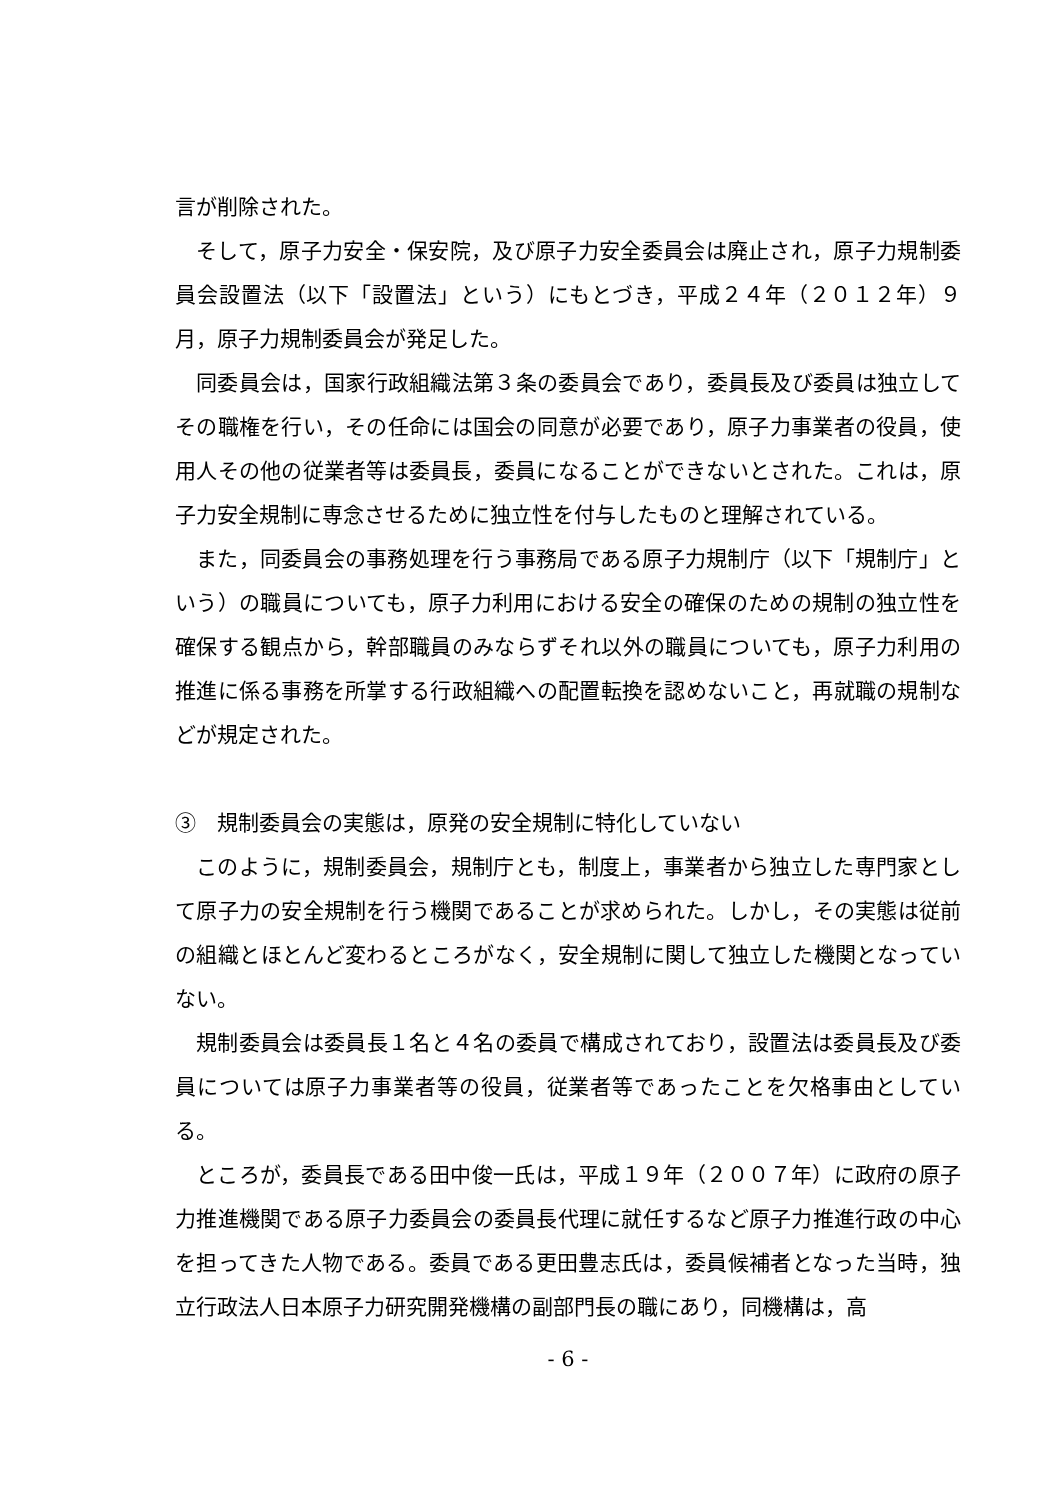言が削除された。
そして，原子力安全・保安院，及び原子力安全委員会は廃止され，原子力規制委員会設置法（以下「設置法」という）にもとづき，平成２４年（２０１２年）９月，原子力規制委員会が発足した。
同委員会は，国家行政組織法第３条の委員会であり，委員長及び委員は独立してその職権を行い，その任命には国会の同意が必要であり，原子力事業者の役員，使用人その他の従業者等は委員長，委員になることができないとされた。これは，原子力安全規制に専念させるために独立性を付与したものと理解されている。
また，同委員会の事務処理を行う事務局である原子力規制庁（以下「規制庁」という）の職員についても，原子力利用における安全の確保のための規制の独立性を確保する観点から，幹部職員のみならずそれ以外の職員についても，原子力利用の推進に係る事務を所掌する行政組織への配置転換を認めないこと，再就職の規制などが規定された。
③　規制委員会の実態は，原発の安全規制に特化していない
このように，規制委員会，規制庁とも，制度上，事業者から独立した専門家として原子力の安全規制を行う機関であることが求められた。しかし，その実態は従前の組織とほとんど変わるところがなく，安全規制に関して独立した機関となっていない。
規制委員会は委員長１名と４名の委員で構成されており，設置法は委員長及び委員については原子力事業者等の役員，従業者等であったことを欠格事由としている。
ところが，委員長である田中俊一氏は，平成１９年（２００７年）に政府の原子力推進機関である原子力委員会の委員長代理に就任するなど原子力推進行政の中心を担ってきた人物である。委員である更田豊志氏は，委員候補者となった当時，独立行政法人日本原子力研究開発機構の副部門長の職にあり，同機構は，高
- 6 -